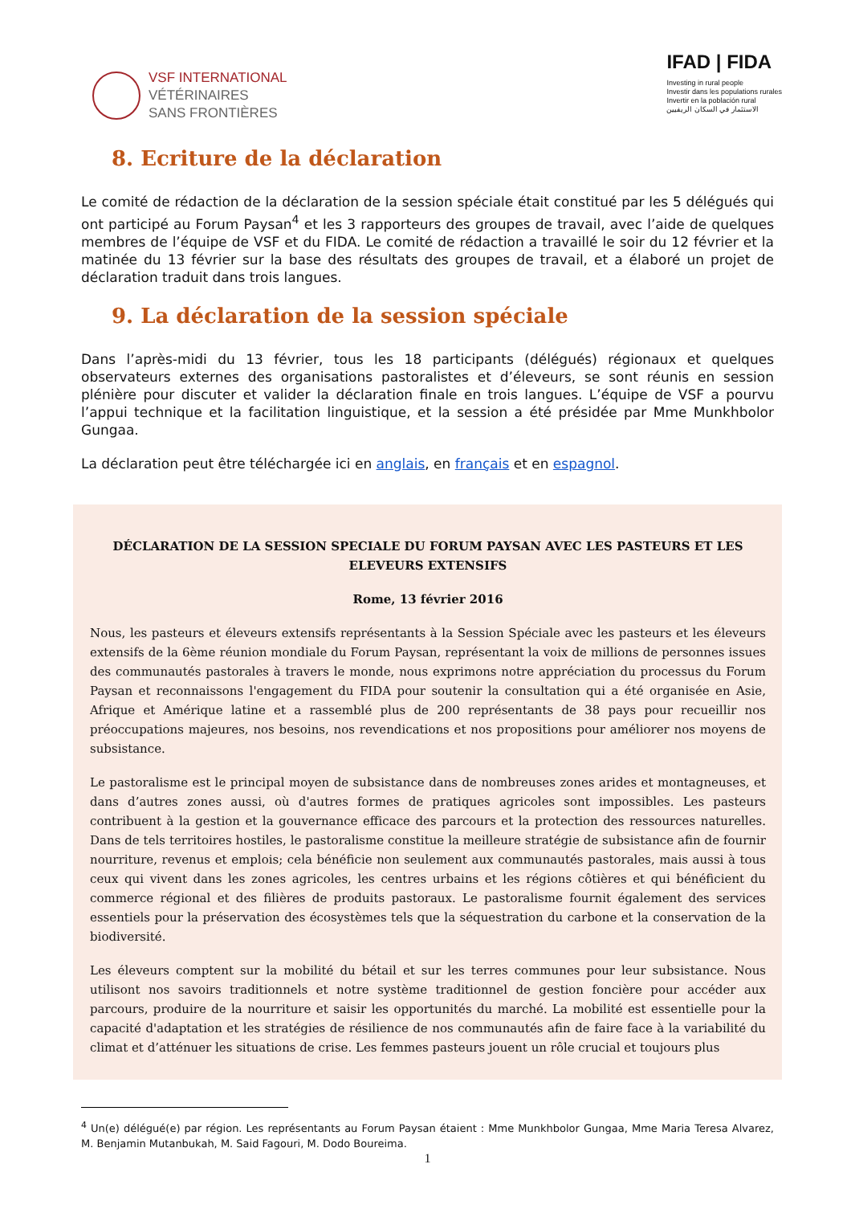VSF INTERNATIONAL
VÉTÉRINAIRES
SANS FRONTIÈRES
IFAD | FIDA
Investing in rural people
Investir dans les populations rurales
Invertir en la población rural
الاستثمار في السكان الريفيين
8. Ecriture de la déclaration
Le comité de rédaction de la déclaration de la session spéciale était constitué par les 5 délégués qui ont participé au Forum Paysan<sup>4</sup> et les 3 rapporteurs des groupes de travail, avec l’aide de quelques membres de l’équipe de VSF et du FIDA. Le comité de rédaction a travaillé le soir du 12 février et la matinée du 13 février sur la base des résultats des groupes de travail, et a élaboré un projet de déclaration traduit dans trois langues.
9. La déclaration de la session spéciale
Dans l’après-midi du 13 février, tous les 18 participants (délégués) régionaux et quelques observateurs externes des organisations pastoralistes et d’éleveurs, se sont réunis en session plénière pour discuter et valider la déclaration finale en trois langues. L’équipe de VSF a pourvu l’appui technique et la facilitation linguistique, et la session a été présidée par Mme Munkhbolor Gungaa.
La déclaration peut être téléchargée ici en anglais, en français et en espagnol.
DÉCLARATION DE LA SESSION SPECIALE DU FORUM PAYSAN AVEC LES PASTEURS ET LES ELEVEURS EXTENSIFS
Rome, 13 février 2016
Nous, les pasteurs et éleveurs extensifs représentants à la Session Spéciale avec les pasteurs et les éleveurs extensifs de la 6ème réunion mondiale du Forum Paysan, représentant la voix de millions de personnes issues des communautés pastorales à travers le monde, nous exprimons notre appréciation du processus du Forum Paysan et reconnaissons l'engagement du FIDA pour soutenir la consultation qui a été organisée en Asie, Afrique et Amérique latine et a rassemblé plus de 200 représentants de 38 pays pour recueillir nos préoccupations majeures, nos besoins, nos revendications et nos propositions pour améliorer nos moyens de subsistance.
Le pastoralisme est le principal moyen de subsistance dans de nombreuses zones arides et montagneuses, et dans d’autres zones aussi, où d'autres formes de pratiques agricoles sont impossibles. Les pasteurs contribuent à la gestion et la gouvernance efficace des parcours et la protection des ressources naturelles. Dans de tels territoires hostiles, le pastoralisme constitue la meilleure stratégie de subsistance afin de fournir nourriture, revenus et emplois; cela bénéficie non seulement aux communautés pastorales, mais aussi à tous ceux qui vivent dans les zones agricoles, les centres urbains et les régions côtières et qui bénéficient du commerce régional et des filières de produits pastoraux. Le pastoralisme fournit également des services essentiels pour la préservation des écosystèmes tels que la séquestration du carbone et la conservation de la biodiversité.
Les éleveurs comptent sur la mobilité du bétail et sur les terres communes pour leur subsistance. Nous utilisont nos savoirs traditionnels et notre système traditionnel de gestion foncière pour accéder aux parcours, produire de la nourriture et saisir les opportunités du marché. La mobilité est essentielle pour la capacité d'adaptation et les stratégies de résilience de nos communautés afin de faire face à la variabilité du climat et d’atténuer les situations de crise. Les femmes pasteurs jouent un rôle crucial et toujours plus
<sup>4</sup> Un(e) délégué(e) par région. Les représentants au Forum Paysan étaient : Mme Munkhbolor Gungaa, Mme Maria Teresa Alvarez, M. Benjamin Mutanbukah, M. Said Fagouri, M. Dodo Boureima.
1